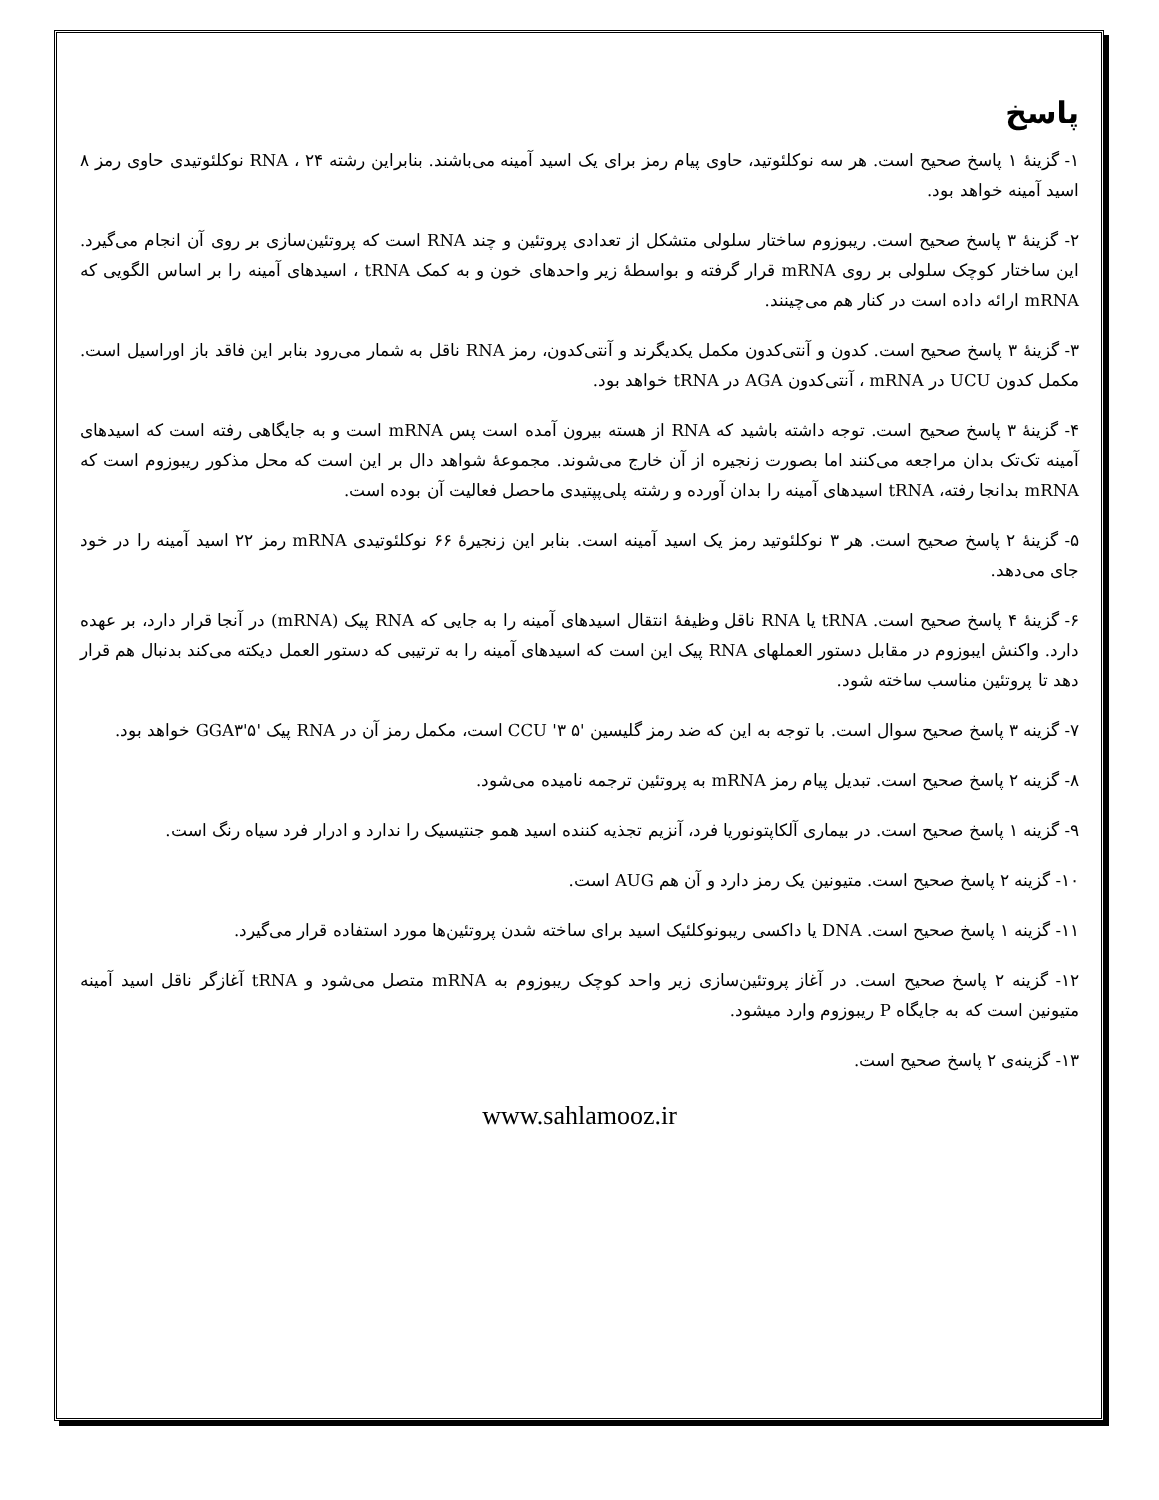پاسخ
۱- گزینهٔ ۱ پاسخ صحیح است. هر سه نوکلئوتید، حاوی پیام رمز برای یک اسید آمینه می‌باشند. بنابراین رشته RNA ، ۲۴ نوکلئوتیدی حاوی رمز ۸ اسید آمینه خواهد بود.
۲- گزینهٔ ۳ پاسخ صحیح است. ریبوزوم ساختار سلولی متشکل از تعدادی پروتئین و چند RNA است که پروتئین‌سازی بر روی آن انجام می‌گیرد. این ساختار کوچک سلولی بر روی mRNA قرار گرفته و بواسطهٔ زیر واحدهای خون و به کمک tRNA ، اسیدهای آمینه را بر اساس الگویی که mRNA ارائه داده است در کنار هم می‌چینند.
۳- گزینهٔ ۳ پاسخ صحیح است. کدون و آنتی‌کدون مکمل یکدیگرند و آنتی‌کدون، رمز RNA ناقل به شمار می‌رود بنابر این فاقد باز اوراسیل است. مکمل کدون UCU در mRNA ، آنتی‌کدون AGA در tRNA خواهد بود.
۴- گزینهٔ ۳ پاسخ صحیح است. توجه داشته باشید که RNA از هسته بیرون آمده است پس mRNA است و به جایگاهی رفته است که اسیدهای آمینه تک‌تک بدان مراجعه می‌کنند اما بصورت زنجیره از آن خارج می‌شوند. مجموعهٔ شواهد دال بر این است که محل مذکور ریبوزوم است که mRNA بدانجا رفته، tRNA اسیدهای آمینه را بدان آورده و رشته پلی‌پپتیدی ماحصل فعالیت آن بوده است.
۵- گزینهٔ ۲ پاسخ صحیح است. هر ۳ نوکلئوتید رمز یک اسید آمینه است. بنابر این زنجیرهٔ ۶۶ نوکلئوتیدی mRNA رمز ۲۲ اسید آمینه را در خود جای می‌دهد.
۶- گزینهٔ ۴ پاسخ صحیح است. tRNA یا RNA ناقل وظیفهٔ انتقال اسیدهای آمینه را به جایی که RNA پیک (mRNA) در آنجا قرار دارد، بر عهده دارد. واکنش ایبوزوم در مقابل دستور العملهای RNA پیک این است که اسیدهای آمینه را به ترتیبی که دستور العمل دیکته می‌کند بدنبال هم قرار دهد تا پروتئین مناسب ساخته شود.
۷- گزینه ۳ پاسخ صحیح سوال است. با توجه به این که ضد رمز گلیسین '۵ CCU '۳ است، مکمل رمز آن در RNA پیک '۵'GGA۳ خواهد بود.
۸- گزینه ۲ پاسخ صحیح است. تبدیل پیام رمز mRNA به پروتئین ترجمه نامیده می‌شود.
۹- گزینه ۱ پاسخ صحیح است. در بیماری آلکاپتونوریا فرد، آنزیم تجذیه کننده اسید همو جنتیسیک را ندارد و ادرار فرد سیاه رنگ است.
۱۰- گزینه ۲ پاسخ صحیح است. متیونین یک رمز دارد و آن هم AUG است.
۱۱- گزینه ۱ پاسخ صحیح است. DNA یا داکسی ریبونوکلئیک اسید برای ساخته شدن پروتئین‌ها مورد استفاده قرار می‌گیرد.
۱۲- گزینه ۲ پاسخ صحیح است. در آغاز پروتئین‌سازی زیر واحد کوچک ریبوزوم به mRNA متصل می‌شود و tRNA آغازگر ناقل اسید آمینه متیونین است که به جایگاه P ریبوزوم وارد میشود.
۱۳- گزینه‌ی ۲ پاسخ صحیح است.
www.sahlamooz.ir